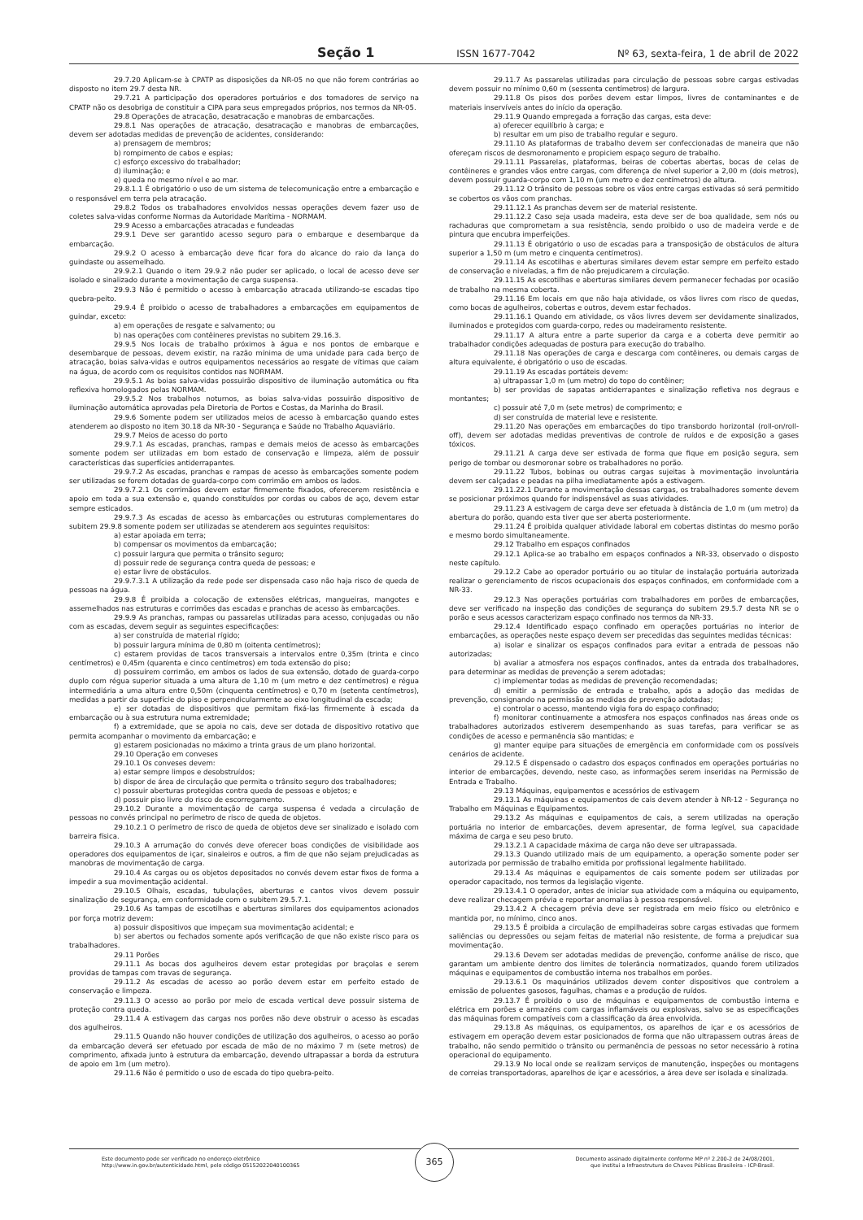Seção 1 ISSN 1677-7042 Nº 63, sexta-feira, 1 de abril de 2022
29.7.20 Aplicam-se à CPATP as disposições da NR-05 no que não forem contrárias ao disposto no item 29.7 desta NR.
29.7.21 A participação dos operadores portuários e dos tomadores de serviço na CPATP não os desobriga de constituir a CIPA para seus empregados próprios, nos termos da NR-05.
29.8 Operações de atracação, desatracação e manobras de embarcações.
29.8.1 Nas operações de atracação, desatracação e manobras de embarcações, devem ser adotadas medidas de prevenção de acidentes, considerando:
a) prensagem de membros;
b) rompimento de cabos e espias;
c) esforço excessivo do trabalhador;
d) iluminação; e
e) queda no mesmo nível e ao mar.
29.8.1.1 É obrigatório o uso de um sistema de telecomunicação entre a embarcação e o responsável em terra pela atracação.
29.8.2 Todos os trabalhadores envolvidos nessas operações devem fazer uso de coletes salva-vidas conforme Normas da Autoridade Marítima - NORMAM.
29.9 Acesso a embarcações atracadas e fundeadas
29.9.1 Deve ser garantido acesso seguro para o embarque e desembarque da embarcação.
29.9.2 O acesso à embarcação deve ficar fora do alcance do raio da lança do guindaste ou assemelhado.
29.9.2.1 Quando o item 29.9.2 não puder ser aplicado, o local de acesso deve ser isolado e sinalizado durante a movimentação de carga suspensa.
29.9.3 Não é permitido o acesso à embarcação atracada utilizando-se escadas tipo quebra-peito.
29.9.4 É proibido o acesso de trabalhadores a embarcações em equipamentos de guindar, exceto:
a) em operações de resgate e salvamento; ou
b) nas operações com contêineres previstas no subitem 29.16.3.
29.9.5 Nos locais de trabalho próximos à água e nos pontos de embarque e desembarque de pessoas, devem existir, na razão mínima de uma unidade para cada berço de atracação, boias salva-vidas e outros equipamentos necessários ao resgate de vítimas que caiam na água, de acordo com os requisitos contidos nas NORMAM.
29.9.5.1 As boias salva-vidas possuirão dispositivo de iluminação automática ou fita reflexiva homologados pelas NORMAM.
29.9.5.2 Nos trabalhos noturnos, as boias salva-vidas possuirão dispositivo de iluminação automática aprovadas pela Diretoria de Portos e Costas, da Marinha do Brasil.
29.9.6 Somente podem ser utilizados meios de acesso à embarcação quando estes atenderem ao disposto no item 30.18 da NR-30 - Segurança e Saúde no Trabalho Aquaviário.
29.9.7 Meios de acesso do porto
29.9.7.1 As escadas, pranchas, rampas e demais meios de acesso às embarcações somente podem ser utilizadas em bom estado de conservação e limpeza, além de possuir características das superfícies antiderrapantes.
29.9.7.2 As escadas, pranchas e rampas de acesso às embarcações somente podem ser utilizadas se forem dotadas de guarda-corpo com corrimão em ambos os lados.
29.9.7.2.1 Os corrimãos devem estar firmemente fixados, oferecerem resistência e apoio em toda a sua extensão e, quando constituídos por cordas ou cabos de aço, devem estar sempre esticados.
29.9.7.3 As escadas de acesso às embarcações ou estruturas complementares do subitem 29.9.8 somente podem ser utilizadas se atenderem aos seguintes requisitos:
a) estar apoiada em terra;
b) compensar os movimentos da embarcação;
c) possuir largura que permita o trânsito seguro;
d) possuir rede de segurança contra queda de pessoas; e
e) estar livre de obstáculos.
29.9.7.3.1 A utilização da rede pode ser dispensada caso não haja risco de queda de pessoas na água.
29.9.8 É proibida a colocação de extensões elétricas, mangueiras, mangotes e assemelhados nas estruturas e corrimões das escadas e pranchas de acesso às embarcações.
29.9.9 As pranchas, rampas ou passarelas utilizadas para acesso, conjugadas ou não com as escadas, devem seguir as seguintes especificações:
a) ser construída de material rígido;
b) possuir largura mínima de 0,80 m (oitenta centímetros);
c) estarem providas de tacos transversais a intervalos entre 0,35m (trinta e cinco centímetros) e 0,45m (quarenta e cinco centímetros) em toda extensão do piso;
d) possuírem corrimão, em ambos os lados de sua extensão, dotado de guarda-corpo duplo com régua superior situada a uma altura de 1,10 m (um metro e dez centímetros) e régua intermediária a uma altura entre 0,50m (cinquenta centímetros) e 0,70 m (setenta centímetros), medidas a partir da superfície do piso e perpendicularmente ao eixo longitudinal da escada;
e) ser dotadas de dispositivos que permitam fixá-las firmemente à escada da embarcação ou à sua estrutura numa extremidade;
f) a extremidade, que se apoia no cais, deve ser dotada de dispositivo rotativo que permita acompanhar o movimento da embarcação; e
g) estarem posicionadas no máximo a trinta graus de um plano horizontal.
29.10 Operação em conveses
29.10.1 Os conveses devem:
a) estar sempre limpos e desobstruídos;
b) dispor de área de circulação que permita o trânsito seguro dos trabalhadores;
c) possuir aberturas protegidas contra queda de pessoas e objetos; e
d) possuir piso livre do risco de escorregamento.
29.10.2 Durante a movimentação de carga suspensa é vedada a circulação de pessoas no convés principal no perímetro de risco de queda de objetos.
29.10.2.1 O perímetro de risco de queda de objetos deve ser sinalizado e isolado com barreira física.
29.10.3 A arrumação do convés deve oferecer boas condições de visibilidade aos operadores dos equipamentos de içar, sinaleiros e outros, a fim de que não sejam prejudicadas as manobras de movimentação de carga.
29.10.4 As cargas ou os objetos depositados no convés devem estar fixos de forma a impedir a sua movimentação acidental.
29.10.5 Olhais, escadas, tubulações, aberturas e cantos vivos devem possuir sinalização de segurança, em conformidade com o subitem 29.5.7.1.
29.10.6 As tampas de escotilhas e aberturas similares dos equipamentos acionados por força motriz devem:
a) possuir dispositivos que impeçam sua movimentação acidental; e
b) ser abertos ou fechados somente após verificação de que não existe risco para os trabalhadores.
29.11 Porões
29.11.1 As bocas dos agulheiros devem estar protegidas por braçolas e serem providas de tampas com travas de segurança.
29.11.2 As escadas de acesso ao porão devem estar em perfeito estado de conservação e limpeza.
29.11.3 O acesso ao porão por meio de escada vertical deve possuir sistema de proteção contra queda.
29.11.4 A estivagem das cargas nos porões não deve obstruir o acesso às escadas dos agulheiros.
29.11.5 Quando não houver condições de utilização dos agulheiros, o acesso ao porão da embarcação deverá ser efetuado por escada de mão de no máximo 7 m (sete metros) de comprimento, afixada junto à estrutura da embarcação, devendo ultrapassar a borda da estrutura de apoio em 1m (um metro).
29.11.6 Não é permitido o uso de escada do tipo quebra-peito.
29.11.7 As passarelas utilizadas para circulação de pessoas sobre cargas estivadas devem possuir no mínimo 0,60 m (sessenta centímetros) de largura.
29.11.8 Os pisos dos porões devem estar limpos, livres de contaminantes e de materiais inservíveis antes do início da operação.
29.11.9 Quando empregada a forração das cargas, esta deve:
a) oferecer equilíbrio à carga; e
b) resultar em um piso de trabalho regular e seguro.
29.11.10 As plataformas de trabalho devem ser confeccionadas de maneira que não ofereçam riscos de desmoronamento e propiciem espaço seguro de trabalho.
29.11.11 Passarelas, plataformas, beiras de cobertas abertas, bocas de celas de contêineres e grandes vãos entre cargas, com diferença de nível superior a 2,00 m (dois metros), devem possuir guarda-corpo com 1,10 m (um metro e dez centímetros) de altura.
29.11.12 O trânsito de pessoas sobre os vãos entre cargas estivadas só será permitido se cobertos os vãos com pranchas.
29.11.12.1 As pranchas devem ser de material resistente.
29.11.12.2 Caso seja usada madeira, esta deve ser de boa qualidade, sem nós ou rachaduras que comprometam a sua resistência, sendo proibido o uso de madeira verde e de pintura que encubra imperfeições.
29.11.13 É obrigatório o uso de escadas para a transposição de obstáculos de altura superior a 1,50 m (um metro e cinquenta centímetros).
29.11.14 As escotilhas e aberturas similares devem estar sempre em perfeito estado de conservação e niveladas, a fim de não prejudicarem a circulação.
29.11.15 As escotilhas e aberturas similares devem permanecer fechadas por ocasião de trabalho na mesma coberta.
29.11.16 Em locais em que não haja atividade, os vãos livres com risco de quedas, como bocas de agulheiros, cobertas e outros, devem estar fechados.
29.11.16.1 Quando em atividade, os vãos livres devem ser devidamente sinalizados, iluminados e protegidos com guarda-corpo, redes ou madeiramento resistente.
29.11.17 A altura entre a parte superior da carga e a coberta deve permitir ao trabalhador condições adequadas de postura para execução do trabalho.
29.11.18 Nas operações de carga e descarga com contêineres, ou demais cargas de altura equivalente, é obrigatório o uso de escadas.
29.11.19 As escadas portáteis devem:
a) ultrapassar 1,0 m (um metro) do topo do contêiner;
b) ser providas de sapatas antiderrapantes e sinalização refletiva nos degraus e montantes;
c) possuir até 7,0 m (sete metros) de comprimento; e
d) ser construída de material leve e resistente.
29.11.20 Nas operações em embarcações do tipo transbordo horizontal (roll-on/roll-off), devem ser adotadas medidas preventivas de controle de ruídos e de exposição a gases tóxicos.
29.11.21 A carga deve ser estivada de forma que fique em posição segura, sem perigo de tombar ou desmoronar sobre os trabalhadores no porão.
29.11.22 Tubos, bobinas ou outras cargas sujeitas à movimentação involuntária devem ser calçadas e peadas na pilha imediatamente após a estivagem.
29.11.22.1 Durante a movimentação dessas cargas, os trabalhadores somente devem se posicionar próximos quando for indispensável as suas atividades.
29.11.23 A estivagem de carga deve ser efetuada à distância de 1,0 m (um metro) da abertura do porão, quando esta tiver que ser aberta posteriormente.
29.11.24 É proibida qualquer atividade laboral em cobertas distintas do mesmo porão e mesmo bordo simultaneamente.
29.12 Trabalho em espaços confinados
29.12.1 Aplica-se ao trabalho em espaços confinados a NR-33, observado o disposto neste capítulo.
29.12.2 Cabe ao operador portuário ou ao titular de instalação portuária autorizada realizar o gerenciamento de riscos ocupacionais dos espaços confinados, em conformidade com a NR-33.
29.12.3 Nas operações portuárias com trabalhadores em porões de embarcações, deve ser verificado na inspeção das condições de segurança do subitem 29.5.7 desta NR se o porão e seus acessos caracterizam espaço confinado nos termos da NR-33.
29.12.4 Identificado espaço confinado em operações portuárias no interior de embarcações, as operações neste espaço devem ser precedidas das seguintes medidas técnicas:
a) isolar e sinalizar os espaços confinados para evitar a entrada de pessoas não autorizadas;
b) avaliar a atmosfera nos espaços confinados, antes da entrada dos trabalhadores, para determinar as medidas de prevenção a serem adotadas;
c) implementar todas as medidas de prevenção recomendadas;
d) emitir a permissão de entrada e trabalho, após a adoção das medidas de prevenção, consignando na permissão as medidas de prevenção adotadas;
e) controlar o acesso, mantendo vigia fora do espaço confinado;
f) monitorar continuamente a atmosfera nos espaços confinados nas áreas onde os trabalhadores autorizados estiverem desempenhando as suas tarefas, para verificar se as condições de acesso e permanência são mantidas; e
g) manter equipe para situações de emergência em conformidade com os possíveis cenários de acidente.
29.12.5 É dispensado o cadastro dos espaços confinados em operações portuárias no interior de embarcações, devendo, neste caso, as informações serem inseridas na Permissão de Entrada e Trabalho.
29.13 Máquinas, equipamentos e acessórios de estivagem
29.13.1 As máquinas e equipamentos de cais devem atender à NR-12 - Segurança no Trabalho em Máquinas e Equipamentos.
29.13.2 As máquinas e equipamentos de cais, a serem utilizadas na operação portuária no interior de embarcações, devem apresentar, de forma legível, sua capacidade máxima de carga e seu peso bruto.
29.13.2.1 A capacidade máxima de carga não deve ser ultrapassada.
29.13.3 Quando utilizado mais de um equipamento, a operação somente poder ser autorizada por permissão de trabalho emitida por profissional legalmente habilitado.
29.13.4 As máquinas e equipamentos de cais somente podem ser utilizadas por operador capacitado, nos termos da legislação vigente.
29.13.4.1 O operador, antes de iniciar sua atividade com a máquina ou equipamento, deve realizar checagem prévia e reportar anomalias à pessoa responsável.
29.13.4.2 A checagem prévia deve ser registrada em meio físico ou eletrônico e mantida por, no mínimo, cinco anos.
29.13.5 É proibida a circulação de empilhadeiras sobre cargas estivadas que formem saliências ou depressões ou sejam feitas de material não resistente, de forma a prejudicar sua movimentação.
29.13.6 Devem ser adotadas medidas de prevenção, conforme análise de risco, que garantam um ambiente dentro dos limites de tolerância normatizados, quando forem utilizados máquinas e equipamentos de combustão interna nos trabalhos em porões.
29.13.6.1 Os maquinários utilizados devem conter dispositivos que controlem a emissão de poluentes gasosos, fagulhas, chamas e a produção de ruídos.
29.13.7 É proibido o uso de máquinas e equipamentos de combustão interna e elétrica em porões e armazéns com cargas inflamáveis ou explosivas, salvo se as especificações das máquinas forem compatíveis com a classificação da área envolvida.
29.13.8 As máquinas, os equipamentos, os aparelhos de içar e os acessórios de estivagem em operação devem estar posicionados de forma que não ultrapassem outras áreas de trabalho, não sendo permitido o trânsito ou permanência de pessoas no setor necessário à rotina operacional do equipamento.
29.13.9 No local onde se realizam serviços de manutenção, inspeções ou montagens de correias transportadoras, aparelhos de içar e acessórios, a área deve ser isolada e sinalizada.
Este documento pode ser verificado no endereço eletrônico
http://www.in.gov.br/autenticidade.html, pelo código 05152022040100365 Documento assinado digitalmente conforme MP nº 2.200-2 de 24/08/2001,
que institui a Infraestrutura de Chaves Públicas Brasileira - ICP-Brasil.
365